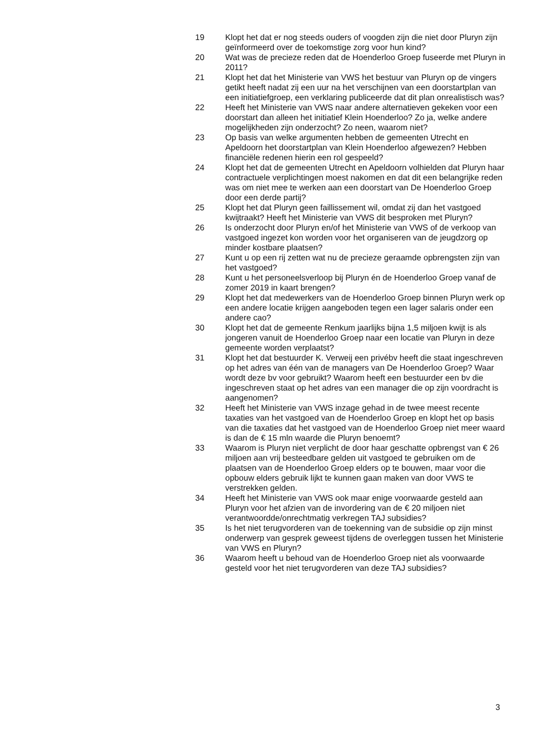19 Klopt het dat er nog steeds ouders of voogden zijn die niet door Pluryn zijn geïnformeerd over de toekomstige zorg voor hun kind?
20 Wat was de precieze reden dat de Hoenderloo Groep fuseerde met Pluryn in 2011?
21 Klopt het dat het Ministerie van VWS het bestuur van Pluryn op de vingers getikt heeft nadat zij een uur na het verschijnen van een doorstartplan van een initiatiefgroep, een verklaring publiceerde dat dit plan onrealistisch was?
22 Heeft het Ministerie van VWS naar andere alternatieven gekeken voor een doorstart dan alleen het initiatief Klein Hoenderloo? Zo ja, welke andere mogelijkheden zijn onderzocht? Zo neen, waarom niet?
23 Op basis van welke argumenten hebben de gemeenten Utrecht en Apeldoorn het doorstartplan van Klein Hoenderloo afgewezen? Hebben financiële redenen hierin een rol gespeeld?
24 Klopt het dat de gemeenten Utrecht en Apeldoorn volhielden dat Pluryn haar contractuele verplichtingen moest nakomen en dat dit een belangrijke reden was om niet mee te werken aan een doorstart van De Hoenderloo Groep door een derde partij?
25 Klopt het dat Pluryn geen faillissement wil, omdat zij dan het vastgoed kwijtraakt? Heeft het Ministerie van VWS dit besproken met Pluryn?
26 Is onderzocht door Pluryn en/of het Ministerie van VWS of de verkoop van vastgoed ingezet kon worden voor het organiseren van de jeugdzorg op minder kostbare plaatsen?
27 Kunt u op een rij zetten wat nu de precieze geraamde opbrengsten zijn van het vastgoed?
28 Kunt u het personeelsverloop bij Pluryn én de Hoenderloo Groep vanaf de zomer 2019 in kaart brengen?
29 Klopt het dat medewerkers van de Hoenderloo Groep binnen Pluryn werk op een andere locatie krijgen aangeboden tegen een lager salaris onder een andere cao?
30 Klopt het dat de gemeente Renkum jaarlijks bijna 1,5 miljoen kwijt is als jongeren vanuit de Hoenderloo Groep naar een locatie van Pluryn in deze gemeente worden verplaatst?
31 Klopt het dat bestuurder K. Verweij een privébv heeft die staat ingeschreven op het adres van één van de managers van De Hoenderloo Groep? Waar wordt deze bv voor gebruikt? Waarom heeft een bestuurder een bv die ingeschreven staat op het adres van een manager die op zijn voordracht is aangenomen?
32 Heeft het Ministerie van VWS inzage gehad in de twee meest recente taxaties van het vastgoed van de Hoenderloo Groep en klopt het op basis van die taxaties dat het vastgoed van de Hoenderloo Groep niet meer waard is dan de € 15 mln waarde die Pluryn benoemt?
33 Waarom is Pluryn niet verplicht de door haar geschatte opbrengst van € 26 miljoen aan vrij besteedbare gelden uit vastgoed te gebruiken om de plaatsen van de Hoenderloo Groep elders op te bouwen, maar voor die opbouw elders gebruik lijkt te kunnen gaan maken van door VWS te verstrekken gelden.
34 Heeft het Ministerie van VWS ook maar enige voorwaarde gesteld aan Pluryn voor het afzien van de invordering van de € 20 miljoen niet verantwoordde/onrechtmatig verkregen TAJ subsidies?
35 Is het niet terugvorderen van de toekenning van de subsidie op zijn minst onderwerp van gesprek geweest tijdens de overleggen tussen het Ministerie van VWS en Pluryn?
36 Waarom heeft u behoud van de Hoenderloo Groep niet als voorwaarde gesteld voor het niet terugvorderen van deze TAJ subsidies?
3